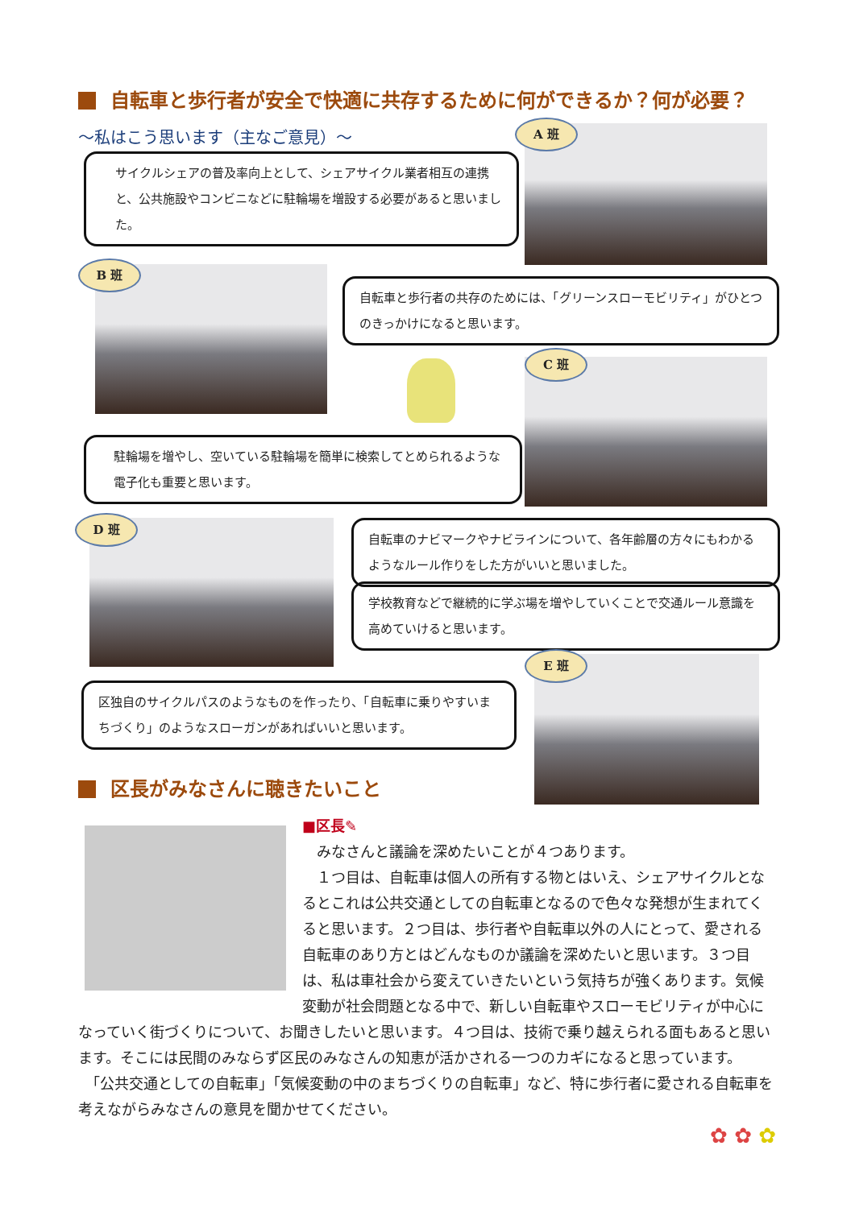自転車と歩行者が安全で快適に共存するために何ができるか？何が必要？
～私はこう思います（主なご意見）～
サイクルシェアの普及率向上として、シェアサイクル業者相互の連携と、公共施設やコンビニなどに駐輪場を増設する必要があると思いました。
A 班
B 班
自転車と歩行者の共存のためには、「グリーンスローモビリティ」がひとつのきっかけになると思います。
C 班
駐輪場を増やし、空いている駐輪場を簡単に検索してとめられるような電子化も重要と思います。
D 班
自転車のナビマークやナビラインについて、各年齢層の方々にもわかるようなルール作りをした方がいいと思いました。
学校教育などで継続的に学ぶ場を増やしていくことで交通ルール意識を高めていけると思います。
E 班
区独自のサイクルパスのようなものを作ったり、「自転車に乗りやすいまちづくり」のようなスローガンがあればいいと思います。
区長がみなさんに聴きたいこと
■区長✎
　みなさんと議論を深めたいことが４つあります。
　１つ目は、自転車は個人の所有する物とはいえ、シェアサイクルとなるとこれは公共交通としての自転車となるので色々な発想が生まれてくると思います。２つ目は、歩行者や自転車以外の人にとって、愛される自転車のあり方とはどんなものか議論を深めたいと思います。３つ目は、私は車社会から変えていきたいという気持ちが強くあります。気候変動が社会問題となる中で、新しい自転車やスローモビリティが中心になっていく街づくりについて、お聞きしたいと思います。４つ目は、技術で乗り越えられる面もあると思います。そこには民間のみならず区民のみなさんの知恵が活かされる一つのカギになると思っています。
　「公共交通としての自転車」「気候変動の中のまちづくりの自転車」など、特に歩行者に愛される自転車を考えながらみなさんの意見を聞かせてください。
✿ ✿ ✿